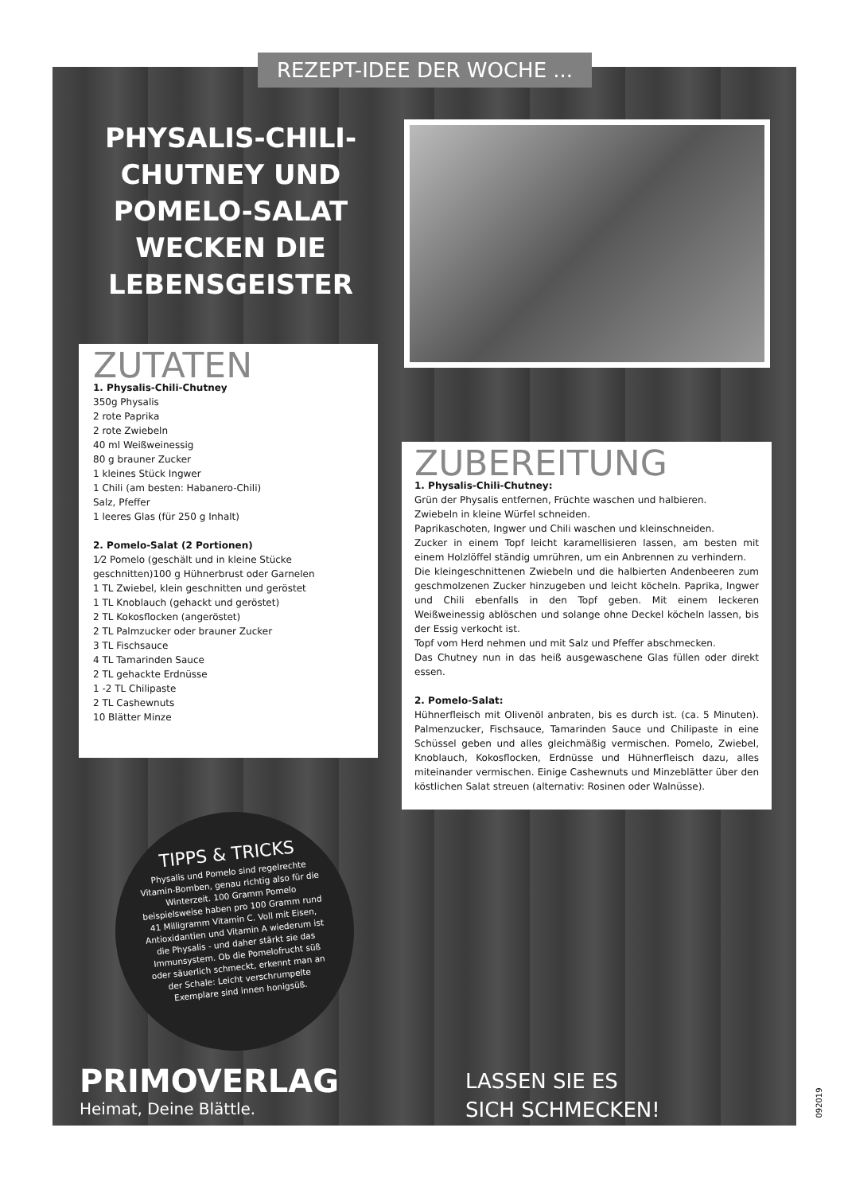REZEPT-IDEE DER WOCHE ...
PHYSALIS-CHILI-CHUTNEY UND POMELO-SALAT WECKEN DIE LEBENSGEISTER
ZUTATEN
1. Physalis-Chili-Chutney
350g Physalis
2 rote Paprika
2 rote Zwiebeln
40 ml Weißweinessig
80 g brauner Zucker
1 kleines Stück Ingwer
1 Chili (am besten: Habanero-Chili)
Salz, Pfeffer
1 leeres Glas (für 250 g Inhalt)
2. Pomelo-Salat (2 Portionen)
1⁄2 Pomelo (geschält und in kleine Stücke geschnitten)100 g Hühnerbrust oder Garnelen
1 TL Zwiebel, klein geschnitten und geröstet
1 TL Knoblauch (gehackt und geröstet)
2 TL Kokosflocken (angeröstet)
2 TL Palmzucker oder brauner Zucker
3 TL Fischsauce
4 TL Tamarinden Sauce
2 TL gehackte Erdnüsse
1 -2 TL Chilipaste
2 TL Cashewnuts
10 Blätter Minze
ZUBEREITUNG
1. Physalis-Chili-Chutney:
Grün der Physalis entfernen, Früchte waschen und halbieren.
Zwiebeln in kleine Würfel schneiden.
Paprikaschoten, Ingwer und Chili waschen und kleinschneiden.
Zucker in einem Topf leicht karamellisieren lassen, am besten mit einem Holzlöffel ständig umrühren, um ein Anbrennen zu verhindern.
Die kleingeschnittenen Zwiebeln und die halbierten Andenbeeren zum geschmolzenen Zucker hinzugeben und leicht köcheln. Paprika, Ingwer und Chili ebenfalls in den Topf geben. Mit einem leckeren Weißweinessig ablöschen und solange ohne Deckel köcheln lassen, bis der Essig verkocht ist.
Topf vom Herd nehmen und mit Salz und Pfeffer abschmecken.
Das Chutney nun in das heiß ausgewaschene Glas füllen oder direkt essen.
2. Pomelo-Salat:
Hühnerfleisch mit Olivenöl anbraten, bis es durch ist. (ca. 5 Minuten). Palmenzucker, Fischsauce, Tamarinden Sauce und Chilipaste in eine Schüssel geben und alles gleichmäßig vermischen. Pomelo, Zwiebel, Knoblauch, Kokosflocken, Erdnüsse und Hühnerfleisch dazu, alles miteinander vermischen. Einige Cashewnuts und Minzeblätter über den köstlichen Salat streuen (alternativ: Rosinen oder Walnüsse).
TIPPS & TRICKS
Physalis und Pomelo sind regelrechte Vitamin-Bomben, genau richtig also für die Winterzeit. 100 Gramm Pomelo beispielsweise haben pro 100 Gramm rund 41 Milligramm Vitamin C. Voll mit Eisen, Antioxidantien und Vitamin A wiederum ist die Physalis - und daher stärkt sie das Immunsystem. Ob die Pomelofrucht süß oder säuerlich schmeckt, erkennt man an der Schale: Leicht verschrumpelte Exemplare sind innen honigsüß.
PRIMOVERLAG
Heimat, Deine Blättle.
LASSEN SIE ES
SICH SCHMECKEN!
092019